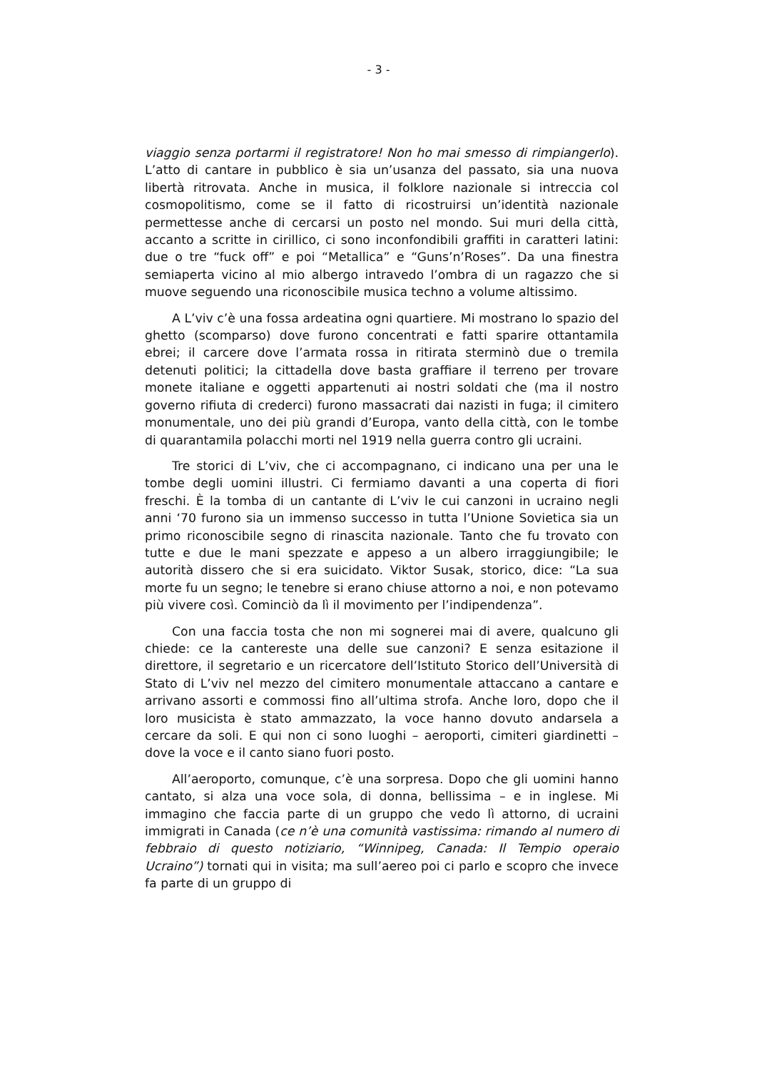- 3 -
viaggio senza portarmi il registratore! Non ho mai smesso di rimpiangerlo). L’atto di cantare in pubblico è sia un’usanza del passato, sia una nuova libertà ritrovata. Anche in musica, il folklore nazionale si intreccia col cosmopolitismo, come se il fatto di ricostruirsi un’identità nazionale permettesse anche di cercarsi un posto nel mondo. Sui muri della città, accanto a scritte in cirillico, ci sono inconfondibili graffiti in caratteri latini: due o tre “fuck off” e poi “Metallica” e “Guns’n’Roses”. Da una finestra semiaperta vicino al mio albergo intravedo l’ombra di un ragazzo che si muove seguendo una riconoscibile musica techno a volume altissimo.
A L’viv c’è una fossa ardeatina ogni quartiere. Mi mostrano lo spazio del ghetto (scomparso) dove furono concentrati e fatti sparire ottantamila ebrei; il carcere dove l’armata rossa in ritirata sterminò due o tremila detenuti politici; la cittadella dove basta graffiare il terreno per trovare monete italiane e oggetti appartenuti ai nostri soldati che (ma il nostro governo rifiuta di crederci) furono massacrati dai nazisti in fuga; il cimitero monumentale, uno dei più grandi d’Europa, vanto della città, con le tombe di quarantamila polacchi morti nel 1919 nella guerra contro gli ucraini.
Tre storici di L’viv, che ci accompagnano, ci indicano una per una le tombe degli uomini illustri. Ci fermiamo davanti a una coperta di fiori freschi. È la tomba di un cantante di L’viv le cui canzoni in ucraino negli anni ‘70 furono sia un immenso successo in tutta l’Unione Sovietica sia un primo riconoscibile segno di rinascita nazionale. Tanto che fu trovato con tutte e due le mani spezzate e appeso a un albero irraggiungibile; le autorità dissero che si era suicidato. Viktor Susak, storico, dice: “La sua morte fu un segno; le tenebre si erano chiuse attorno a noi, e non potevamo più vivere così. Cominciò da lì il movimento per l’indipendenza”.
Con una faccia tosta che non mi sognerei mai di avere, qualcuno gli chiede: ce la cantereste una delle sue canzoni? E senza esitazione il direttore, il segretario e un ricercatore dell’Istituto Storico dell’Università di Stato di L’viv nel mezzo del cimitero monumentale attaccano a cantare e arrivano assorti e commossi fino all’ultima strofa. Anche loro, dopo che il loro musicista è stato ammazzato, la voce hanno dovuto andarsela a cercare da soli. E qui non ci sono luoghi – aeroporti, cimiteri giardinetti – dove la voce e il canto siano fuori posto.
All’aeroporto, comunque, c’è una sorpresa. Dopo che gli uomini hanno cantato, si alza una voce sola, di donna, bellissima – e in inglese. Mi immagino che faccia parte di un gruppo che vedo lì attorno, di ucraini immigrati in Canada (ce n’è una comunità vastissima: rimando al numero di febbraio di questo notiziario, “Winnipeg, Canada: Il Tempio operaio Ucraino”) tornati qui in visita; ma sull’aereo poi ci parlo e scopro che invece fa parte di un gruppo di